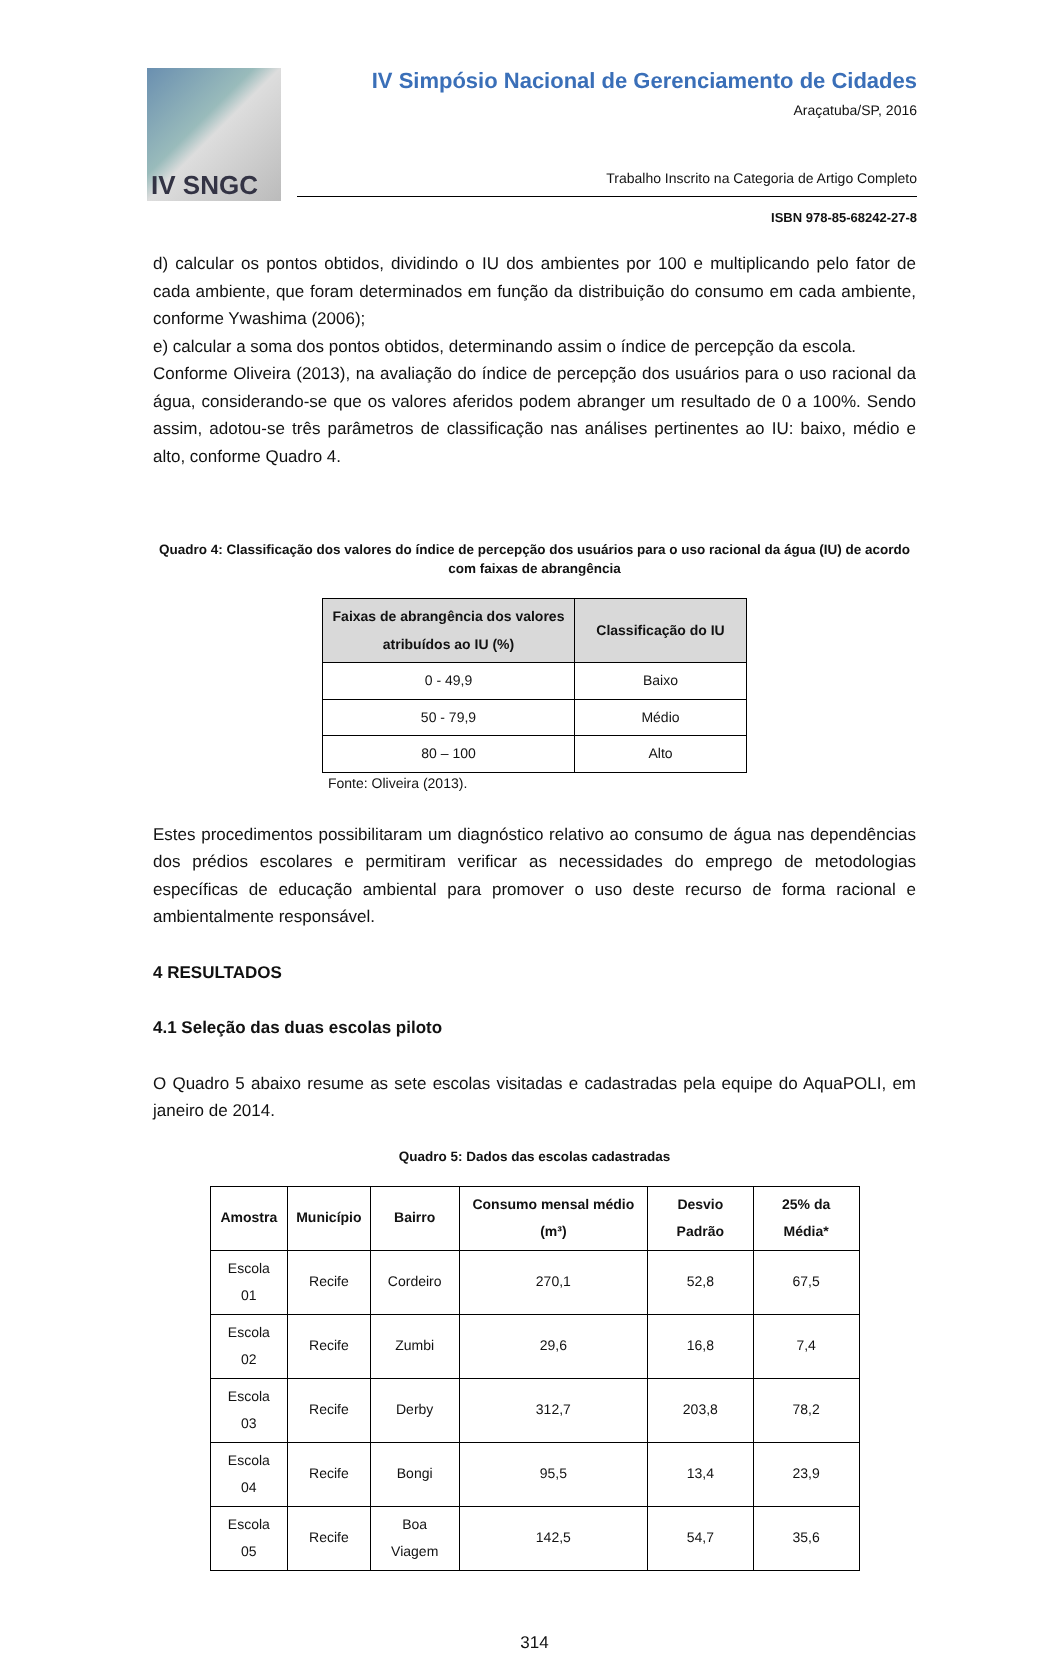IV SNGC
IV Simpósio Nacional de Gerenciamento de Cidades
Araçatuba/SP, 2016
Trabalho Inscrito na Categoria de Artigo Completo
ISBN 978-85-68242-27-8
d) calcular os pontos obtidos, dividindo o IU dos ambientes por 100 e multiplicando pelo fator de cada ambiente, que foram determinados em função da distribuição do consumo em cada ambiente, conforme Ywashima (2006);
e) calcular a soma dos pontos obtidos, determinando assim o índice de percepção da escola.
Conforme Oliveira (2013), na avaliação do índice de percepção dos usuários para o uso racional da água, considerando-se que os valores aferidos podem abranger um resultado de 0 a 100%. Sendo assim, adotou-se três parâmetros de classificação nas análises pertinentes ao IU: baixo, médio e alto, conforme Quadro 4.
Quadro 4: Classificação dos valores do índice de percepção dos usuários para o uso racional da água (IU) de acordo com faixas de abrangência
| Faixas de abrangência dos valores atribuídos ao IU (%) | Classificação do IU |
| --- | --- |
| 0 - 49,9 | Baixo |
| 50 - 79,9 | Médio |
| 80 – 100 | Alto |
Fonte: Oliveira (2013).
Estes procedimentos possibilitaram um diagnóstico relativo ao consumo de água nas dependências dos prédios escolares e permitiram verificar as necessidades do emprego de metodologias específicas de educação ambiental para promover o uso deste recurso de forma racional e ambientalmente responsável.
4 RESULTADOS
4.1 Seleção das duas escolas piloto
O Quadro 5 abaixo resume as sete escolas visitadas e cadastradas pela equipe do AquaPOLI, em janeiro de 2014.
Quadro 5: Dados das escolas cadastradas
| Amostra | Município | Bairro | Consumo mensal médio (m³) | Desvio Padrão | 25% da Média* |
| --- | --- | --- | --- | --- | --- |
| Escola 01 | Recife | Cordeiro | 270,1 | 52,8 | 67,5 |
| Escola 02 | Recife | Zumbi | 29,6 | 16,8 | 7,4 |
| Escola 03 | Recife | Derby | 312,7 | 203,8 | 78,2 |
| Escola 04 | Recife | Bongi | 95,5 | 13,4 | 23,9 |
| Escola 05 | Recife | Boa Viagem | 142,5 | 54,7 | 35,6 |
314